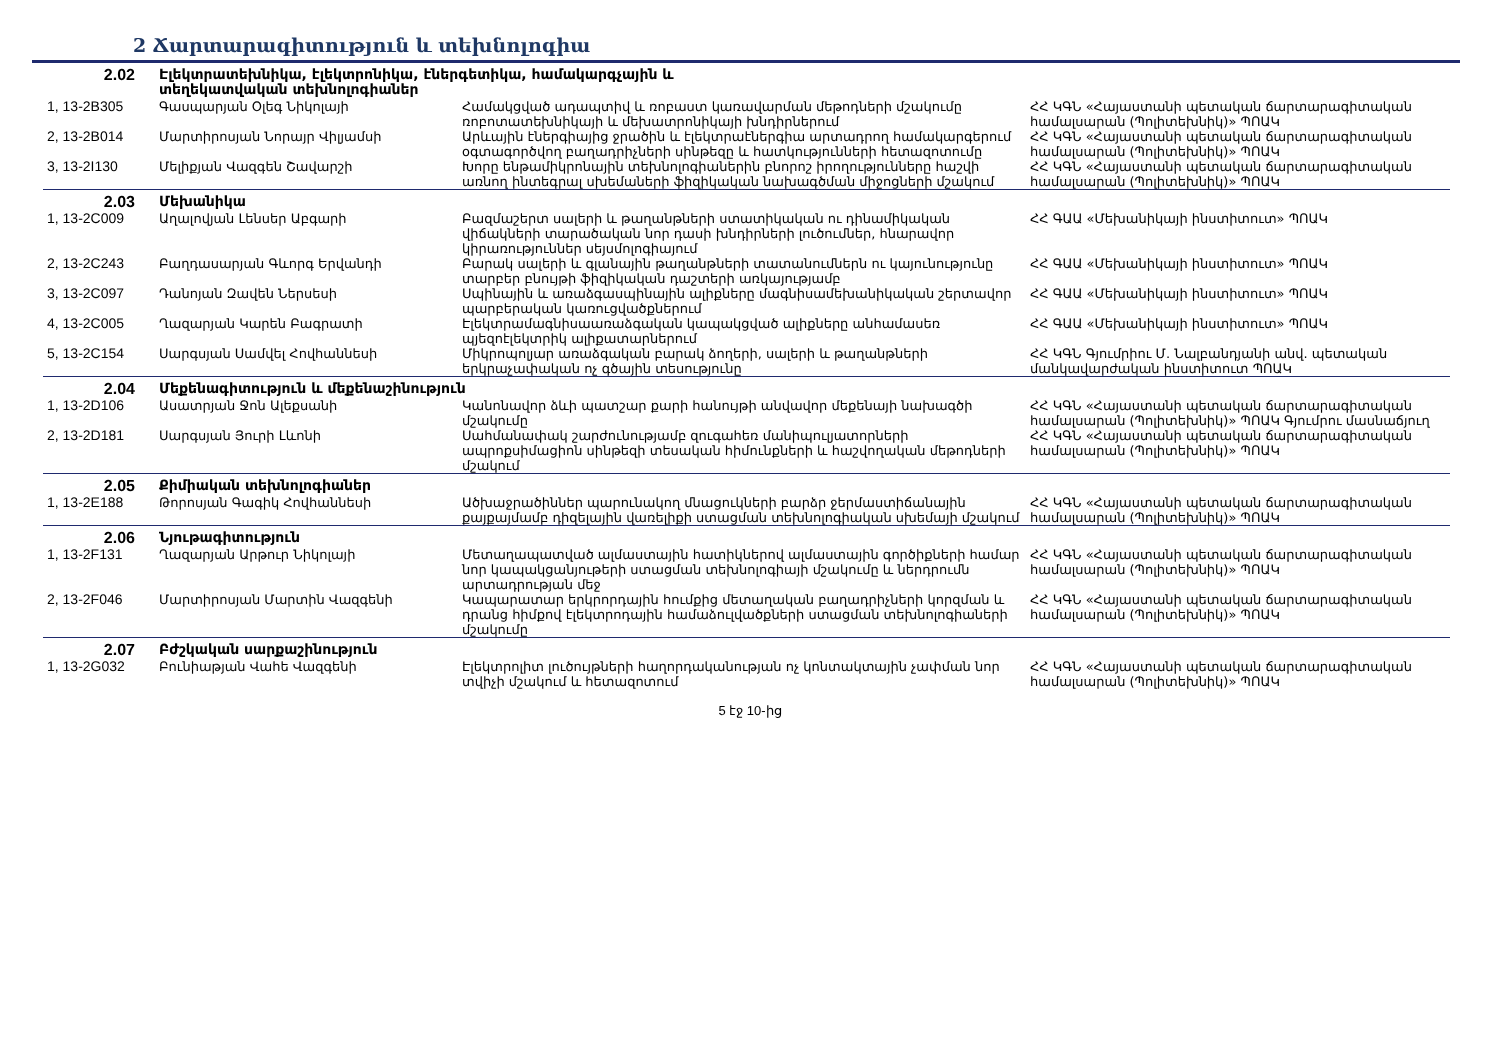2 Ճարտարագիտություն և տեխնոլոգիա
| 2.02 | Էլեկտրատեխնիկա, էլեկտրոնիկա, էներգետիկա, համակարգչային և տեղեկատվական տեխնոլոգիաներ | | |
| 1, 13-2B305 | Գասպարյան Օլեգ Նիկոլայի | Համակցված ադապտիվ և ռոբաստ կառավարման մեթոդների մշակումը ռոբոտատեխնիկայի և մեխատրոնիկայի խնդիրներում | ՀՀ ԿԳՆ «Հայաստանի պետական ճարտարագիտական համալսարան (Պոլիտեխնիկ)» ՊՈԱԿ |
| 2, 13-2B014 | Մարտիրոսյան Նորայր Վիլյամսի | Արևային էներգիայից ջրածին և էլեկտրաէներգիա արտադրող համակարգերում օգտագործվող բաղադրիչների սինթեզը և հատկությունների հետազոտումը | ՀՀ ԿԳՆ «Հայաստանի պետական ճարտարագիտական համալսարան (Պոլիտեխնիկ)» ՊՈԱԿ |
| 3, 13-2I130 | Մելիքյան Վազգեն Շավարշի | Խորը ենթամիկրոնային տեխնոլոգիաներին բնորոշ իրողությունները հաշվի առնող ինտեգրալ սխեմաների ֆիզիկական նախագծման միջոցների մշակում | ՀՀ ԿԳՆ «Հայաստանի պետական ճարտարագիտական համալսարան (Պոլիտեխնիկ)» ՊՈԱԿ |
| 2.03 | Մեխանիկա | | |
| 1, 13-2C009 | Աղալովյան Լենսեր Աբգարի | Բազմաշերտ սալերի և թաղանթների ստատիկական ու դինամիկական վիճակների տարածական նոր դասի խնդիրների լուծումներ, հնարավոր կիրառություններ սեյսմոլոգիայում | ՀՀ ԳԱԱ «Մեխանիկայի ինստիտուտ» ՊՈԱԿ |
| 2, 13-2C243 | Բաղդասարյան Գևորգ Երվանդի | Բարակ սալերի և գլանային թաղանթների տատանումներն ու կայունությունը տարբեր բնույթի ֆիզիկական դաշտերի առկայությամբ | ՀՀ ԳԱԱ «Մեխանիկայի ինստիտուտ» ՊՈԱԿ |
| 3, 13-2C097 | Դանոյան Զավեն Ներսեսի | Սպինային և առաձգասպինային ալիքները մագնիսամեխանիկական շերտավոր պարբերական կառուցվածքներում | ՀՀ ԳԱԱ «Մեխանիկայի ինստիտուտ» ՊՈԱԿ |
| 4, 13-2C005 | Ղազարյան Կարեն Բագրատի | Էլեկտրամագնիսաառաձգական կապակցված ալիքները անհամասեռ պյեզոէլեկտրիկ ալիքատարներում | ՀՀ ԳԱԱ «Մեխանիկայի ինստիտուտ» ՊՈԱԿ |
| 5, 13-2C154 | Սարգսյան Սամվել Հովհաննեսի | Միկրոպոլյար առաձգական բարակ ձողերի, սալերի և թաղանթների երկրաչափական ոչ գծային տեսությունը | ՀՀ ԿԳՆ Գյումրիու Մ. Նալբանդյանի անվ. պետական մանկավարժական ինստիտուտ ՊՈԱԿ |
| 2.04 | Մեքենագիտություն և մեքենաշինություն | | |
| 1, 13-2D106 | Ասատրյան Ջոն Ալեքսանի | Կանոնավոր ձևի պատշար քարի հանույթի անվավոր մեքենայի նախագծի մշակումը | ՀՀ ԿԳՆ «Հայաստանի պետական ճարտարագիտական համալսարան (Պոլիտեխնիկ)» ՊՈԱԿ Գյումրու մասնաճյուղ |
| 2, 13-2D181 | Սարգսյան Յուրի Լևոնի | Սահմանափակ շարժունությամբ զուգահեռ մանիպուլյատորների ապրոքսիմացիոն սինթեզի տեսական հիմունքների և հաշվողական մեթոդների մշակում | ՀՀ ԿԳՆ «Հայաստանի պետական ճարտարագիտական համալսարան (Պոլիտեխնիկ)» ՊՈԱԿ |
| 2.05 | Քիմիական տեխնոլոգիաներ | | |
| 1, 13-2E188 | Թորոսյան Գագիկ Հովհաննեսի | Ածխաջրածիններ պարունակող մնացուկների բարձր ջերմաստիճանային քայքայմամբ դիզելային վառելիքի ստացման տեխնոլոգիական սխեմայի մշակում | ՀՀ ԿԳՆ «Հայաստանի պետական ճարտարագիտական համալսարան (Պոլիտեխնիկ)» ՊՈԱԿ |
| 2.06 | Նյութագիտություն | | |
| 1, 13-2F131 | Ղազարյան Արթուր Նիկոլայի | Մետաղապատված ալմաստային հատիկներով ալմաստային գործիքների համար նոր կապակցանյութերի ստացման տեխնոլոգիայի մշակումը և ներդրումն արտադրության մեջ | ՀՀ ԿԳՆ «Հայաստանի պետական ճարտարագիտական համալսարան (Պոլիտեխնիկ)» ՊՈԱԿ |
| 2, 13-2F046 | Մարտիրոսյան Մարտին Վազգենի | Կապարատար երկրորդային հումքից մետաղական բաղադրիչների կորզման և դրանց հիմքով էլեկտրոդային համաձուլվածքների ստացման տեխնոլոգիաների մշակումը | ՀՀ ԿԳՆ «Հայաստանի պետական ճարտարագիտական համալսարան (Պոլիտեխնիկ)» ՊՈԱԿ |
| 2.07 | Բժշկական սարքաշինություն | | |
| 1, 13-2G032 | Բունիաթյան Վահե Վազգենի | Էլեկտրոլիտ լուծույթների հաղորդականության ոչ կոնտակտային չափման նոր տվիչի մշակում և հետազոտում | ՀՀ ԿԳՆ «Հայաստանի պետական ճարտարագիտական համալսարան (Պոլիտեխնիկ)» ՊՈԱԿ |
5 էջ 10-ից